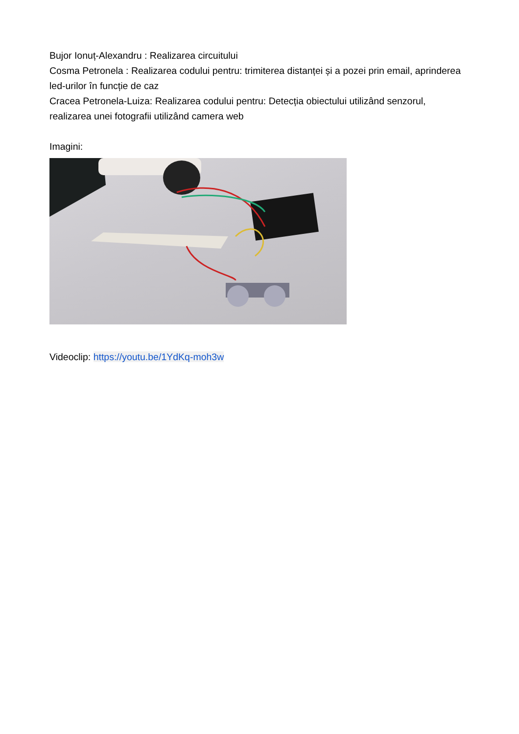Bujor Ionuț-Alexandru : Realizarea circuitului
Cosma Petronela : Realizarea codului pentru: trimiterea distanței și a pozei prin email, aprinderea led-urilor în funcție de caz
Cracea Petronela-Luiza: Realizarea codului pentru: Detecția obiectului utilizând senzorul, realizarea unei fotografii utilizând camera web
Imagini:
Videoclip: https://youtu.be/1YdKq-moh3w